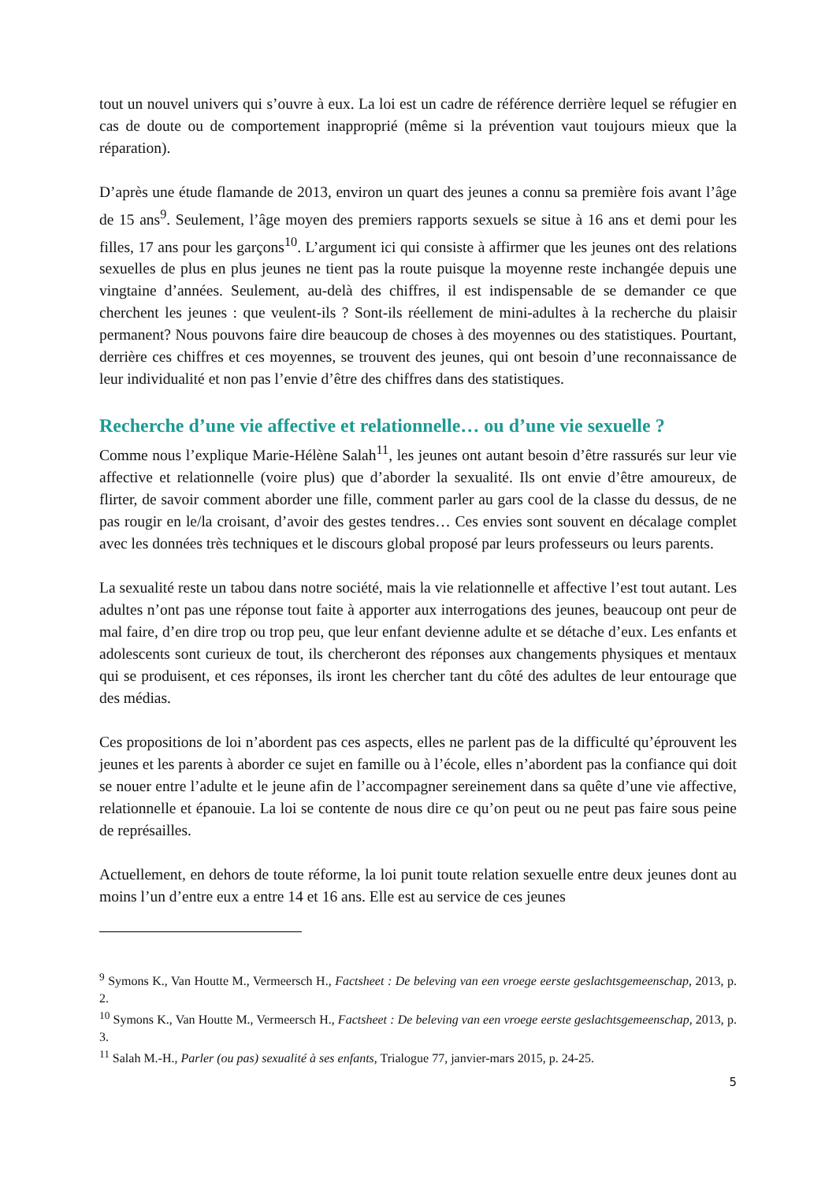tout un nouvel univers qui s’ouvre à eux. La loi est un cadre de référence derrière lequel se réfugier en cas de doute ou de comportement inapproprié (même si la prévention vaut toujours mieux que la réparation).
D’après une étude flamande de 2013, environ un quart des jeunes a connu sa première fois avant l’âge de 15 ans<sup>9</sup>. Seulement, l’âge moyen des premiers rapports sexuels se situe à 16 ans et demi pour les filles, 17 ans pour les garçons<sup>10</sup>. L’argument ici qui consiste à affirmer que les jeunes ont des relations sexuelles de plus en plus jeunes ne tient pas la route puisque la moyenne reste inchangée depuis une vingtaine d’années. Seulement, au-delà des chiffres, il est indispensable de se demander ce que cherchent les jeunes : que veulent-ils ? Sont-ils réellement de mini-adultes à la recherche du plaisir permanent? Nous pouvons faire dire beaucoup de choses à des moyennes ou des statistiques. Pourtant, derrière ces chiffres et ces moyennes, se trouvent des jeunes, qui ont besoin d’une reconnaissance de leur individualité et non pas l’envie d’être des chiffres dans des statistiques.
Recherche d’une vie affective et relationnelle… ou d’une vie sexuelle ?
Comme nous l’explique Marie-Hélène Salah<sup>11</sup>, les jeunes ont autant besoin d’être rassurés sur leur vie affective et relationnelle (voire plus) que d’aborder la sexualité. Ils ont envie d’être amoureux, de flirter, de savoir comment aborder une fille, comment parler au gars cool de la classe du dessus, de ne pas rougir en le/la croisant, d’avoir des gestes tendres… Ces envies sont souvent en décalage complet avec les données très techniques et le discours global proposé par leurs professeurs ou leurs parents.
La sexualité reste un tabou dans notre société, mais la vie relationnelle et affective l’est tout autant. Les adultes n’ont pas une réponse tout faite à apporter aux interrogations des jeunes, beaucoup ont peur de mal faire, d’en dire trop ou trop peu, que leur enfant devienne adulte et se détache d’eux. Les enfants et adolescents sont curieux de tout, ils chercheront des réponses aux changements physiques et mentaux qui se produisent, et ces réponses, ils iront les chercher tant du côté des adultes de leur entourage que des médias.
Ces propositions de loi n’abordent pas ces aspects, elles ne parlent pas de la difficulté qu’éprouvent les jeunes et les parents à aborder ce sujet en famille ou à l’école, elles n’abordent pas la confiance qui doit se nouer entre l’adulte et le jeune afin de l’accompagner sereinement dans sa quête d’une vie affective, relationnelle et épanouie. La loi se contente de nous dire ce qu’on peut ou ne peut pas faire sous peine de représailles.
Actuellement, en dehors de toute réforme, la loi punit toute relation sexuelle entre deux jeunes dont au moins l’un d’entre eux a entre 14 et 16 ans. Elle est au service de ces jeunes
<sup>9</sup> Symons K., Van Houtte M., Vermeersch H., Factsheet : De beleving van een vroege eerste geslachtsgemeenschap, 2013, p. 2.
<sup>10</sup> Symons K., Van Houtte M., Vermeersch H., Factsheet : De beleving van een vroege eerste geslachtsgemeenschap, 2013, p. 3.
<sup>11</sup> Salah M.-H., Parler (ou pas) sexualité à ses enfants, Trialogue 77, janvier-mars 2015, p. 24-25.
5